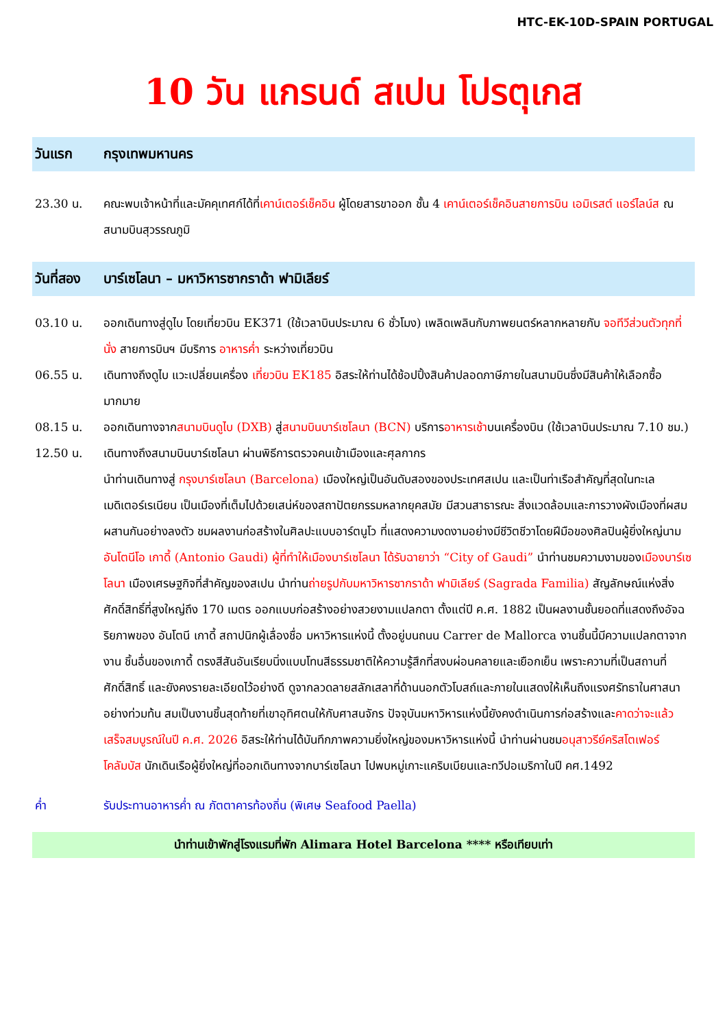HTC-EK-10D-SPAIN PORTUGAL
10 วัน แกรนด์ สเปน โปรตุเกส
วันแรก กรุงเทพมหานคร
23.30 น. คณะพบเจ้าหน้าที่และมัคคุเทศก์ได้ที่เคาน์เตอร์เช็คอิน ผู้โดยสารขาออก ชั้น 4 เคาน์เตอร์เช็คอินสายการบิน เอมิเรสต์ แอร์ไลน์ส ณ สนามบินสุวรรณภูมิ
วันที่สอง บาร์เซโลนา – มหาวิหารซากราด้า ฟามิเลียร์
03.10 น. ออกเดินทางสู่ดูไบ โดยเที่ยวบิน EK371 (ใช้เวลาบินประมาณ 6 ชั่วโมง) เพลิดเพลินกับภาพยนตร์หลากหลายกับ จอทีวีส่วนตัวทุกที่นั่ง สายการบินฯ มีบริการ อาหารค่ำ ระหว่างเที่ยวบิน
06.55 น. เดินทางถึงดูไบ แวะเปลี่ยนเครื่อง เที่ยวบิน EK185 อิสระให้ท่านได้ช้อปปิ้งสินค้าปลอดภาษีภายในสนามบินซึ่งมีสินค้าให้เลือกซื้อมากมาย
08.15 น. ออกเดินทางจากสนามบินดูไบ (DXB) สู่สนามบินบาร์เซโลนา (BCN) บริการอาหารเช้าบนเครื่องบิน (ใช้เวลาบินประมาณ 7.10 ชม.)
12.50 น. เดินทางถึงสนามบินบาร์เซโลนา ผ่านพิธีการตรวจคนเข้าเมืองและศุลกากร
นำท่านเดินทางสู่ กรุงบาร์เซโลนา (Barcelona) เมืองใหญ่เป็นอันดับสองของประเทศสเปน และเป็นท่าเรือสำคัญที่สุดในทะเลเมดิเตอร์เรเนียน เป็นเมืองที่เต็มไปด้วยเสน่ห์ของสถาปัตยกรรมหลากยุคสมัย มีสวนสาธารณะ สิ่งแวดล้อมและการวางผังเมืองที่ผสมผสานกันอย่างลงตัว ชมผลงานก่อสร้างในศิลปะแบบอาร์ตนูโว ที่แสดงความงดงามอย่างมีชีวิตชีวาโดยฝีมือของศิลปินผู้ยิ่งใหญ่นาม อันโตนีโอ เกาดี้ (Antonio Gaudi) ผู้ที่ทำให้เมืองบาร์เซโลนา ได้รับฉายาว่า “City of Gaudi” นำท่านชมความงามของเมืองบาร์เซโลนา เมืองเศรษฐกิจที่สำคัญของสเปน นำท่านถ่ายรูปกับมหาวิหารซากราด้า ฟามิเลียร์ (Sagrada Familia) สัญลักษณ์แห่งสิ่งศักดิ์สิทธิ์ที่สูงใหญ่ถึง 170 เมตร ออกแบบก่อสร้างอย่างสวยงามแปลกตา ตั้งแต่ปี ค.ศ. 1882 เป็นผลงานชั้นยอดที่แสดงถึงอัจฉริยภาพของ อันโตนี เกาดี้ สถาปนิกผู้เลื่องชื่อ มหาวิหารแห่งนี้ ตั้งอยู่บนถนน Carrer de Mallorca งานชิ้นนี้มีความแปลกตาจากงาน ชิ้นอื่นของเกาดี้ ตรงสีสันอันเรียบนิ่งแบบโทนสีธรรมชาติให้ความรู้สึกที่สงบผ่อนคลายและเยือกเย็น เพราะความที่เป็นสถานที่ศักดิ์สิทธิ์ และยังคงรายละเอียดไว้อย่างดี ดูจากลวดลายสลักเสลาที่ด้านนอกตัวโบสถ์และภายในแสดงให้เห็นถึงแรงศรัทธาในศาสนาอย่างท่วมท้น สมเป็นงานชิ้นสุดท้ายที่เขาอุทิศตนให้กับศาสนจักร ปัจจุบันมหาวิหารแห่งนี้ยังคงดำเนินการก่อสร้างและคาดว่าจะแล้วเสร็จสมบูรณ์ในปี ค.ศ. 2026 อิสระให้ท่านได้บันทึกภาพความยิ่งใหญ่ของมหาวิหารแห่งนี้ นำท่านผ่านชมอนุสาวรีย์คริสโตเฟอร์โคลัมบัส นักเดินเรือผู้ยิ่งใหญ่ที่ออกเดินทางจากบาร์เซโลนา ไปพบหมู่เกาะแคริบเบียนและทวีปอเมริกาในปี คศ.1492
ค่ำ รับประทานอาหารค่ำ ณ ภัตตาคารท้องถิ่น (พิเศษ Seafood Paella)
นำท่านเข้าพักสู่โรงแรมที่พัก Alimara Hotel Barcelona **** หรือเทียบเท่า